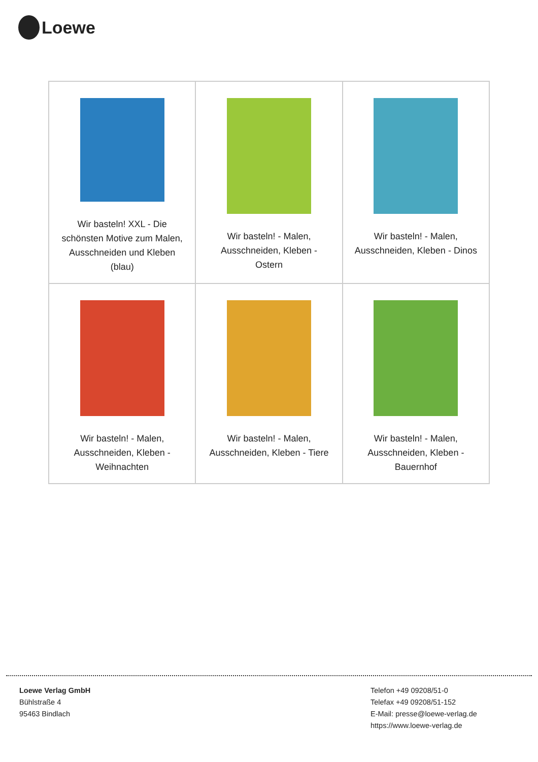Loewe
| Wir basteln! XXL - Die schönsten Motive zum Malen, Ausschneiden und Kleben (blau) | Wir basteln! - Malen, Ausschneiden, Kleben - Ostern | Wir basteln! - Malen, Ausschneiden, Kleben - Dinos |
| Wir basteln! - Malen, Ausschneiden, Kleben - Weihnachten | Wir basteln! - Malen, Ausschneiden, Kleben - Tiere | Wir basteln! - Malen, Ausschneiden, Kleben - Bauernhof |
Loewe Verlag GmbH
Bühlstraße 4
95463 Bindlach
Telefon +49 09208/51-0
Telefax +49 09208/51-152
E-Mail: presse@loewe-verlag.de
https://www.loewe-verlag.de